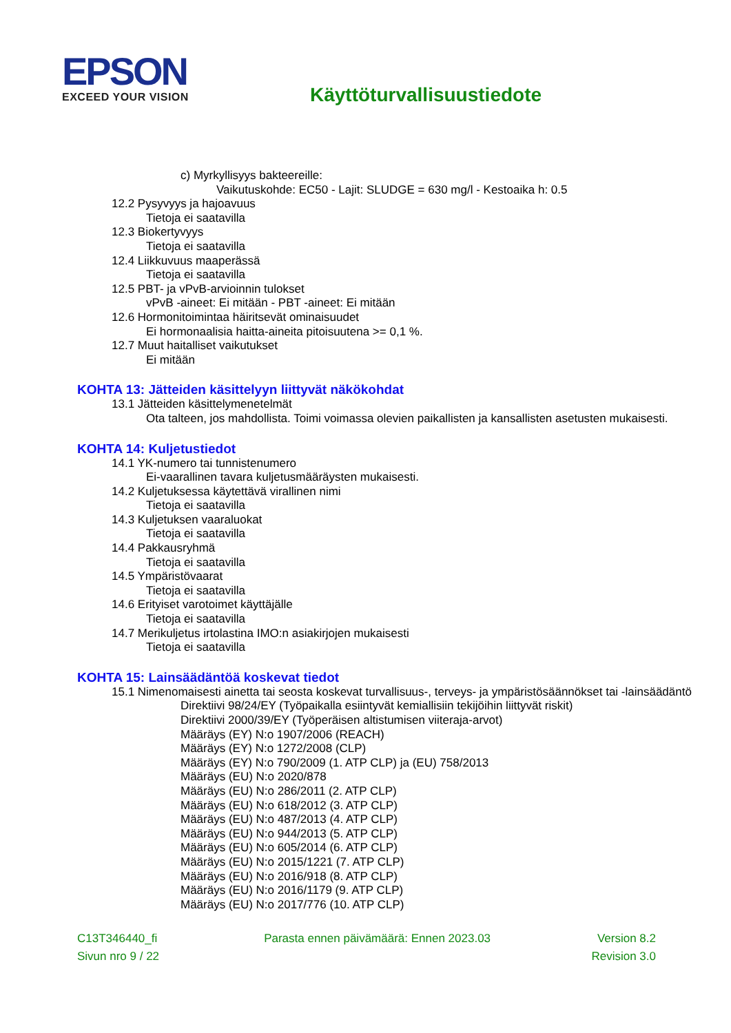EPSON
EXCEED YOUR VISION
Käyttöturvallisuustiedote
c) Myrkyllisyys bakteereille:
Vaikutuskohde: EC50 - Lajit: SLUDGE = 630 mg/l - Kestoaika h: 0.5
12.2 Pysyvyys ja hajoavuus
Tietoja ei saatavilla
12.3 Biokertyvyys
Tietoja ei saatavilla
12.4 Liikkuvuus maaperässä
Tietoja ei saatavilla
12.5 PBT- ja vPvB-arvioinnin tulokset
vPvB -aineet: Ei mitään - PBT -aineet: Ei mitään
12.6 Hormonitoimintaa häiritsevät ominaisuudet
Ei hormonaalisia haitta-aineita pitoisuutena >= 0,1 %.
12.7 Muut haitalliset vaikutukset
Ei mitään
KOHTA 13: Jätteiden käsittelyyn liittyvät näkökohdat
13.1 Jätteiden käsittelymenetelmät
Ota talteen, jos mahdollista. Toimi voimassa olevien paikallisten ja kansallisten asetusten mukaisesti.
KOHTA 14: Kuljetustiedot
14.1 YK-numero tai tunnistenumero
Ei-vaarallinen tavara kuljetusmääräysten mukaisesti.
14.2 Kuljetuksessa käytettävä virallinen nimi
Tietoja ei saatavilla
14.3 Kuljetuksen vaaraluokat
Tietoja ei saatavilla
14.4 Pakkausryhmä
Tietoja ei saatavilla
14.5 Ympäristövaarat
Tietoja ei saatavilla
14.6 Erityiset varotoimet käyttäjälle
Tietoja ei saatavilla
14.7 Merikuljetus irtolastina IMO:n asiakirjojen mukaisesti
Tietoja ei saatavilla
KOHTA 15: Lainsäädäntöä koskevat tiedot
15.1 Nimenomaisesti ainetta tai seosta koskevat turvallisuus-, terveys- ja ympäristösäännökset tai -lainsäädäntö
Direktiivi 98/24/EY (Työpaikalla esiintyvät kemiallisiin tekijöihin liittyvät riskit)
Direktiivi 2000/39/EY (Työperäisen altistumisen viiteraja-arvot)
Määräys (EY) N:o 1907/2006 (REACH)
Määräys (EY) N:o 1272/2008 (CLP)
Määräys (EY) N:o 790/2009 (1. ATP CLP) ja (EU) 758/2013
Määräys (EU) N:o 2020/878
Määräys (EU) N:o 286/2011 (2. ATP CLP)
Määräys (EU) N:o 618/2012 (3. ATP CLP)
Määräys (EU) N:o 487/2013 (4. ATP CLP)
Määräys (EU) N:o 944/2013 (5. ATP CLP)
Määräys (EU) N:o 605/2014 (6. ATP CLP)
Määräys (EU) N:o 2015/1221 (7. ATP CLP)
Määräys (EU) N:o 2016/918 (8. ATP CLP)
Määräys (EU) N:o 2016/1179 (9. ATP CLP)
Määräys (EU) N:o 2017/776 (10. ATP CLP)
C13T346440_fi Parasta ennen päivämäärä: Ennen 2023.03 Version 8.2
Sivun nro 9 / 22 Revision 3.0